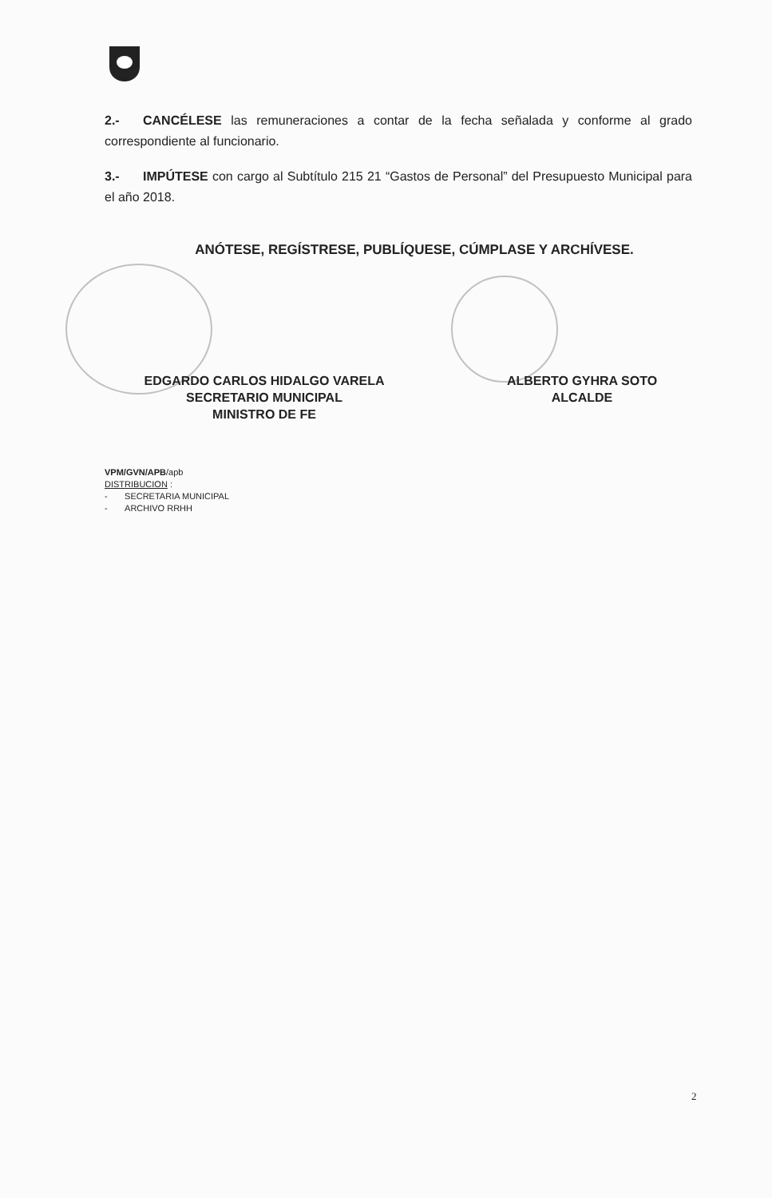2.- CANCÉLESE las remuneraciones a contar de la fecha señalada y conforme al grado correspondiente al funcionario.
3.- IMPÚTESE con cargo al Subtítulo 215 21 “Gastos de Personal” del Presupuesto Municipal para el año 2018.
ANÓTESE, REGÍSTRESE, PUBLÍQUESE, CÚMPLASE Y ARCHÍVESE.
EDGARDO CARLOS HIDALGO VARELA
SECRETARIO MUNICIPAL
MINISTRO DE FE
ALBERTO GYHRA SOTO
ALCALDE
VPM/GVN/APB/apb
DISTRIBUCION :
- SECRETARIA MUNICIPAL
- ARCHIVO RRHH
2